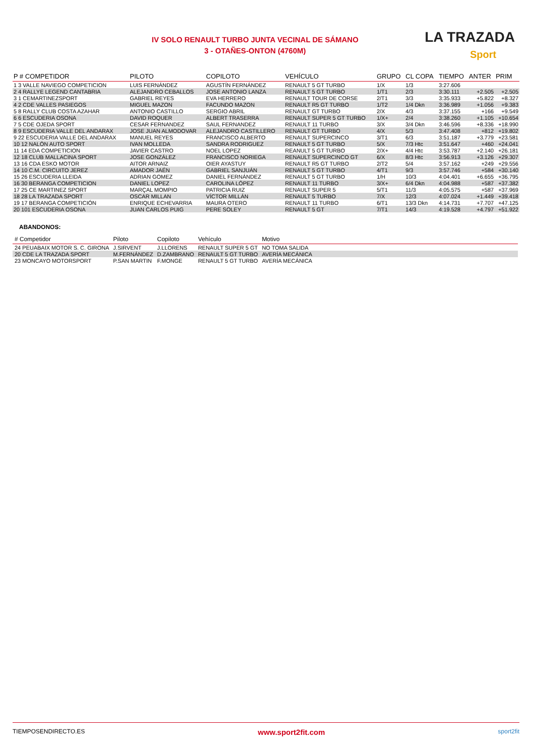IV SOLO RENAULT TURBO JUNTA VECINAL DE SÁMANO
3 - OTAÑES-ONTON (4760M)
LA TRAZADA
Sport
| P # COMPETIDOR | PILOTO | COPILOTO | VEHÍCULO | GRUPO | CL COPA | TIEMPO | ANTER | PRIM |
| --- | --- | --- | --- | --- | --- | --- | --- | --- |
| 1 3 VALLE NAVIEGO COMPETICION | LUIS FERNÁNDEZ | AGUSTÍN FERNÁNDEZ | RENAULT 5 GT TURBO | 1/X | 1/3 | 3:27.606 | | |
| 2 4 RALLYE LEGEND CANTABRIA | ALEJANDRO CEBALLOS | JOSE ANTONIO LANZA | RENAULT 5 GT TURBO | 1/T1 | 2/3 | 3:30.111 | +2.505 | +2.505 |
| 3 1 CEMARTINEZSPORT | GABRIEL REYES | EVA HERRERO | RENAULT TOUR DE CORSE | 2/T1 | 3/3 | 3:35.933 | +5.822 | +8.327 |
| 4 2 CDE VALLES PASIEGOS | MIGUEL MAZON | FACUNDO MAZON | RENAULT R5 GT TURBO | 1/T2 | 1/4 Dkn | 3:36.989 | +1.056 | +9.383 |
| 5 8 RALLY CLUB COSTA AZAHAR | ANTONIO CASTILLO | SERGIO ABRIL | RENAULT GT TURBO | 2/X | 4/3 | 3:37.155 | +166 | +9.549 |
| 6 6 ESCUDERIA OSONA | DAVID ROQUER | ALBERT TRASERRA | RENAULT SUPER 5 GT TURBO | 1/X+ | 2/4 | 3:38.260 | +1.105 | +10.654 |
| 7 5 CDE OJEDA SPORT | CESAR FERNANDEZ | SAUL FERNANDEZ | RENAULT 11 TURBO | 3/X | 3/4 Dkn | 3:46.596 | +8.336 | +18.990 |
| 8 9 ESCUDERIA VALLE DEL ANDARAX | JOSE JUAN ALMODOVAR | ALEJANDRO CASTILLERO | RENAULT GT TURBO | 4/X | 5/3 | 3:47.408 | +812 | +19.802 |
| 9 22 ESCUDERIA VALLE DEL ANDARAX | MANUEL REYES | FRANCISCO ALBERTO | RENAULT SUPERCINCO | 3/T1 | 6/3 | 3:51.187 | +3.779 | +23.581 |
| 10 12 NALÓN AUTO SPORT | IVAN MOLLEDA | SANDRA RODRIGUEZ | RENAULT 5 GT TURBO | 5/X | 7/3 Htc | 3:51.647 | +460 | +24.041 |
| 11 14 EDA COMPETICION | JAVIER CASTRO | NOEL LOPEZ | REANULT 5 GT TURBO | 2/X+ | 4/4 Htc | 3:53.787 | +2.140 | +26.181 |
| 12 18 CLUB MALLACINA SPORT | JOSE GONZÁLEZ | FRANCISCO NORIEGA | RENAULT SUPERCINCO GT | 6/X | 8/3 Htc | 3:56.913 | +3.126 | +29.307 |
| 13 16 CDA ESKO MOTOR | AITOR ARNAIZ | OIER AYASTUY | RENAULT R5 GT TURBO | 2/T2 | 5/4 | 3:57.162 | +249 | +29.556 |
| 14 10 C.M. CIRCUITO JEREZ | AMADOR JAÉN | GABRIEL SANJUÁN | RENAULT 5 GT TURBO | 4/T1 | 9/3 | 3:57.746 | +584 | +30.140 |
| 15 26 ESCUDERIA LLEIDA | ADRIAN GOMEZ | DANIEL FERNÁNDEZ | RENAULT 5 GT TURBO | 1/H | 10/3 | 4:04.401 | +6.655 | +36.795 |
| 16 30 BERANGA COMPETICION | DANIEL LOPEZ | CAROLINA LÓPEZ | RENAULT 11 TURBO | 3/X+ | 6/4 Dkn | 4:04.988 | +587 | +37.382 |
| 17 25 CE MARTINEZ SPORT | MARÇAL MOMPIO | PATRICIA RUIZ | RENAULT SUPER 5 | 5/T1 | 11/3 | 4:05.575 | +587 | +37.969 |
| 18 28 LA TRAZADA SPORT | OSCAR MILLAN | VÍCTOR MILLÁN | RENAULT 5 TURBO | 7/X | 12/3 | 4:07.024 | +1.449 | +39.418 |
| 19 17 BERANGA COMPETICIÓN | ENRIQUE ECHEVARRIA | MAURA OTERO | RENAULT 11 TURBO | 6/T1 | 13/3 Dkn | 4:14.731 | +7.707 | +47.125 |
| 20 101 ESCUDERIA OSONA | JUAN CARLOS PUIG | PERE SOLEY | RENAULT 5 GT | 7/T1 | 14/3 | 4:19.528 | +4.797 | +51.922 |
ABANDONOS:
| # Competidor | Piloto | Copiloto | Vehículo | Motivo | |
| --- | --- | --- | --- | --- | --- |
| 24 PEUABAIX MOTOR S. C. GIRONA | J.SIRVENT | J.LLORENS | RENAULT SUPER 5 GT | NO TOMA SALIDA | |
| 20 CDE LA TRAZADA SPORT | M.FERNÁNDEZ | D.ZAMBRANO | RENAULT 5 GT TURBO | AVERÍA MECÁNICA | |
| 23 MONCAYO MOTORSPORT | P.SAN MARTIN | F.MONGE | RENAULT 5 GT TURBO | AVERÍA MECÁNICA | |
TIEMPOSENDIRECTO.ES www.sport2fit.com sport2fit